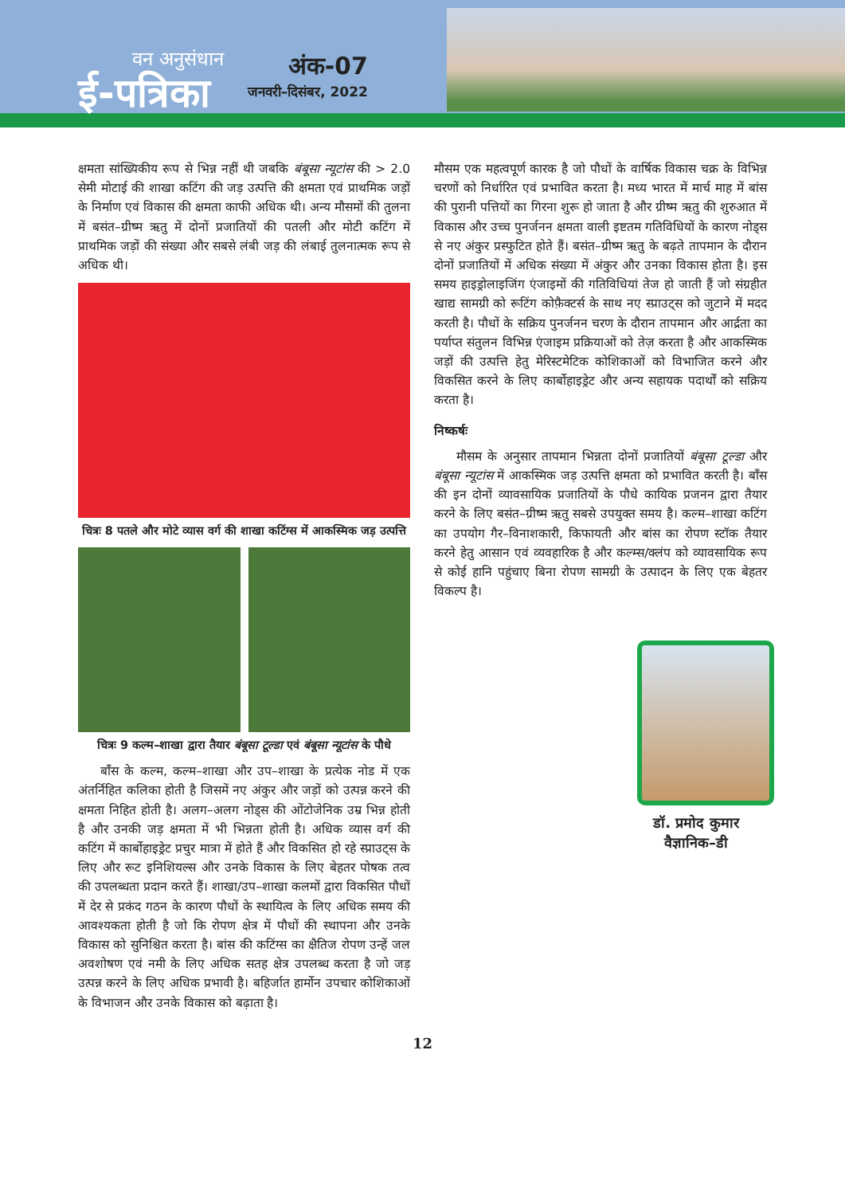वन अनुसंधान
ई-पत्रिका
अंक-07
जनवरी–दिसंबर, 2022
क्षमता सांख्यिकीय रूप से भिन्न नहीं थी जबकि बंबूसा न्यूटांस की > 2.0 सेमी मोटाई की शाखा कटिंग की जड़ उत्पत्ति की क्षमता एवं प्राथमिक जड़ों के निर्माण एवं विकास की क्षमता काफी अधिक थी। अन्य मौसमों की तुलना में बसंत–ग्रीष्म ऋतु में दोनों प्रजातियों की पतली और मोटी कटिंग में प्राथमिक जड़ों की संख्या और सबसे लंबी जड़ की लंबाई तुलनात्मक रूप से अधिक थी।
चित्रः 8 पतले और मोटे व्यास वर्ग की शाखा कटिंग्स में आकस्मिक जड़ उत्पत्ति
चित्रः 9 कल्म–शाखा द्वारा तैयार बंबूसा टूल्डा एवं बंबूसा न्यूटांस के पौधे
बाँस के कल्म, कल्म–शाखा और उप–शाखा के प्रत्येक नोड में एक अंतर्निहित कलिका होती है जिसमें नए अंकुर और जड़ों को उत्पन्न करने की क्षमता निहित होती है। अलग–अलग नोड्स की ओंटोजेनिक उम्र भिन्न होती है और उनकी जड़ क्षमता में भी भिन्नता होती है। अधिक व्यास वर्ग की कटिंग में कार्बोहाइड्रेट प्रचुर मात्रा में होते हैं और विकसित हो रहे स्प्राउट्स के लिए और रूट इनिशियल्स और उनके विकास के लिए बेहतर पोषक तत्व की उपलब्धता प्रदान करते हैं। शाखा/उप–शाखा कलमों द्वारा विकसित पौधों में देर से प्रकंद गठन के कारण पौधों के स्थायित्व के लिए अधिक समय की आवश्यकता होती है जो कि रोपण क्षेत्र में पौधों की स्थापना और उनके विकास को सुनिश्चित करता है। बांस की कटिंग्स का क्षैतिज रोपण उन्हें जल अवशोषण एवं नमी के लिए अधिक सतह क्षेत्र उपलब्ध करता है जो जड़ उत्पन्न करने के लिए अधिक प्रभावी है। बहिर्जात हार्मोन उपचार कोशिकाओं के विभाजन और उनके विकास को बढ़ाता है।
मौसम एक महत्वपूर्ण कारक है जो पौधों के वार्षिक विकास चक्र के विभिन्न चरणों को निर्धारित एवं प्रभावित करता है। मध्य भारत में मार्च माह में बांस की पुरानी पत्तियों का गिरना शुरू हो जाता है और ग्रीष्म ऋतु की शुरुआत में विकास और उच्च पुनर्जनन क्षमता वाली इष्टतम गतिविधियों के कारण नोड्स से नए अंकुर प्रस्फुटित होते हैं। बसंत–ग्रीष्म ऋतु के बढ़ते तापमान के दौरान दोनों प्रजातियों में अधिक संख्या में अंकुर और उनका विकास होता है। इस समय हाइड्रोलाइजिंग एंजाइमों की गतिविधियां तेज हो जाती हैं जो संग्रहीत खाद्य सामग्री को रूटिंग कोफ़ैक्टर्स के साथ नए स्प्राउट्स को जुटाने में मदद करती है। पौधों के सक्रिय पुनर्जनन चरण के दौरान तापमान और आर्द्रता का पर्याप्त संतुलन विभिन्न एंजाइम प्रक्रियाओं को तेज़ करता है और आकस्मिक जड़ों की उत्पत्ति हेतु मेरिस्टमेटिक कोशिकाओं को विभाजित करने और विकसित करने के लिए कार्बोहाइड्रेट और अन्य सहायक पदार्थों को सक्रिय करता है।
निष्कर्षः
मौसम के अनुसार तापमान भिन्नता दोनों प्रजातियों बंबूसा टूल्डा और बंबूसा न्यूटांस में आकस्मिक जड़ उत्पत्ति क्षमता को प्रभावित करती है। बाँस की इन दोनों व्यावसायिक प्रजातियों के पौधे कायिक प्रजनन द्वारा तैयार करने के लिए बसंत–ग्रीष्म ऋतु सबसे उपयुक्त समय है। कल्म–शाखा कटिंग का उपयोग गैर–विनाशकारी, किफायती और बांस का रोपण स्टॉक तैयार करने हेतु आसान एवं व्यवहारिक है और कल्म्स/क्लंप को व्यावसायिक रूप से कोई हानि पहुंचाए बिना रोपण सामग्री के उत्पादन के लिए एक बेहतर विकल्प है।
डॉ. प्रमोद कुमार
वैज्ञानिक–डी
12